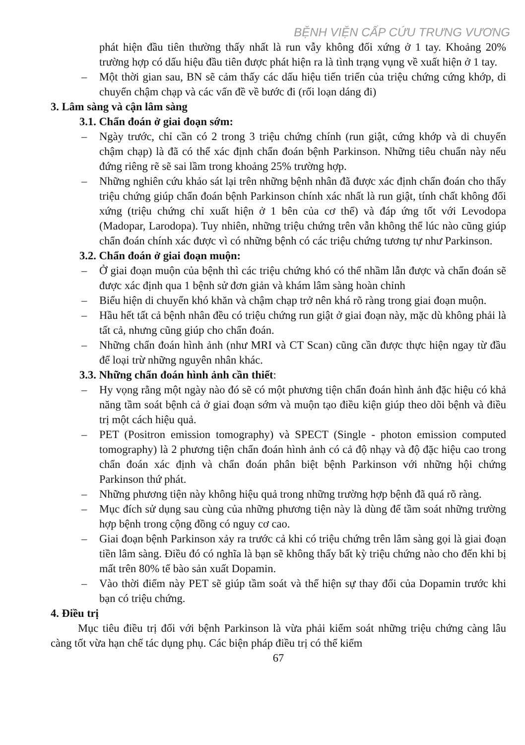BỆNH VIỆN CẤP CỨU TRƯNG VƯƠNG
phát hiện đầu tiên thường thấy nhất là run vẫy không đối xứng ở 1 tay. Khoảng 20% trường hợp có dấu hiệu đầu tiên được phát hiện ra là tình trạng vụng về xuất hiện ở 1 tay.
– Một thời gian sau, BN sẽ cảm thấy các dấu hiệu tiến triển của triệu chứng cứng khớp, di chuyển chậm chạp và các vấn đề về bước đi (rối loạn dáng đi)
3. Lâm sàng và cận lâm sàng
3.1. Chẩn đoán ở giai đoạn sớm:
– Ngày trước, chỉ cần có 2 trong 3 triệu chứng chính (run giật, cứng khớp và di chuyển chậm chạp) là đã có thể xác định chẩn đoán bệnh Parkinson. Những tiêu chuẩn này nếu đứng riêng rẽ sẽ sai lầm trong khoảng 25% trường hợp.
– Những nghiên cứu khảo sát lại trên những bệnh nhân đã được xác định chẩn đoán cho thấy triệu chứng giúp chẩn đoán bệnh Parkinson chính xác nhất là run giật, tính chất không đối xứng (triệu chứng chỉ xuất hiện ở 1 bên của cơ thể) và đáp ứng tốt với Levodopa (Madopar, Larodopa). Tuy nhiên, những triệu chứng trên vẫn không thể lúc nào cũng giúp chẩn đoán chính xác được vì có những bệnh có các triệu chứng tương tự như Parkinson.
3.2. Chẩn đoán ở giai đoạn muộn:
– Ở giai đoạn muộn của bệnh thì các triệu chứng khó có thể nhầm lẫn được và chẩn đoán sẽ được xác định qua 1 bệnh sử đơn giản và khám lâm sàng hoàn chỉnh
– Biểu hiện di chuyển khó khăn và chậm chạp trở nên khá rõ ràng trong giai đoạn muộn.
– Hầu hết tất cả bệnh nhân đều có triệu chứng run giật ở giai đoạn này, mặc dù không phải là tất cả, nhưng cũng giúp cho chẩn đoán.
– Những chẩn đoán hình ảnh (như MRI và CT Scan) cũng cần được thực hiện ngay từ đầu để loại trừ những nguyên nhân khác.
3.3. Những chẩn đoán hình ảnh cần thiết:
– Hy vọng rằng một ngày nào đó sẽ có một phương tiện chẩn đoán hình ảnh đặc hiệu có khả năng tầm soát bệnh cả ở giai đoạn sớm và muộn tạo điều kiện giúp theo dõi bệnh và điều trị một cách hiệu quả.
– PET (Positron emission tomography) và SPECT (Single - photon emission computed tomography) là 2 phương tiện chẩn đoán hình ảnh có cả độ nhạy và độ đặc hiệu cao trong chẩn đoán xác định và chẩn đoán phân biệt bệnh Parkinson với những hội chứng Parkinson thứ phát.
– Những phương tiện này không hiệu quả trong những trường hợp bệnh đã quá rõ ràng.
– Mục đích sử dụng sau cùng của những phương tiện này là dùng để tầm soát những trường hợp bệnh trong cộng đồng có nguy cơ cao.
– Giai đoạn bệnh Parkinson xảy ra trước cả khi có triệu chứng trên lâm sàng gọi là giai đoạn tiền lâm sàng. Điều đó có nghĩa là bạn sẽ không thấy bất kỳ triệu chứng nào cho đến khi bị mất trên 80% tế bào sản xuất Dopamin.
– Vào thời điểm này PET sẽ giúp tầm soát và thể hiện sự thay đổi của Dopamin trước khi bạn có triệu chứng.
4. Điều trị
Mục tiêu điều trị đối với bệnh Parkinson là vừa phải kiểm soát những triệu chứng càng lâu càng tốt vừa hạn chế tác dụng phụ. Các biện pháp điều trị có thể kiểm
67